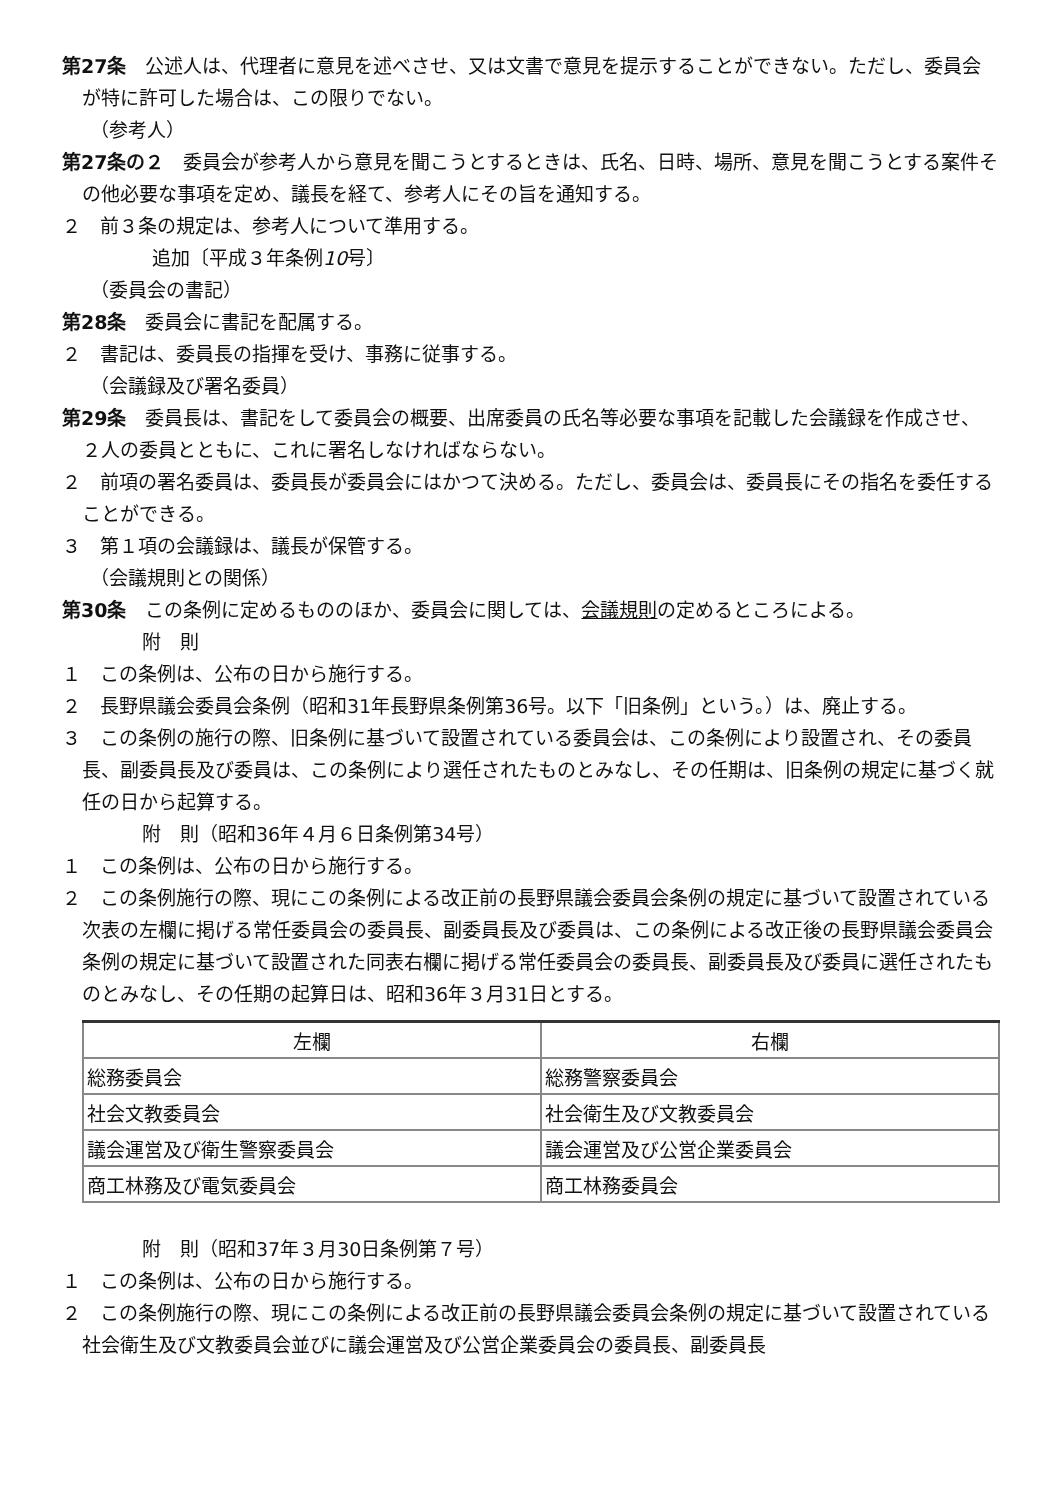第27条　公述人は、代理者に意見を述べさせ、又は文書で意見を提示することができない。ただし、委員会が特に許可した場合は、この限りでない。
（参考人）
第27条の２　委員会が参考人から意見を聞こうとするときは、氏名、日時、場所、意見を聞こうとする案件その他必要な事項を定め、議長を経て、参考人にその旨を通知する。
２　前３条の規定は、参考人について準用する。
追加〔平成３年条例10号〕
（委員会の書記）
第28条　委員会に書記を配属する。
２　書記は、委員長の指揮を受け、事務に従事する。
（会議録及び署名委員）
第29条　委員長は、書記をして委員会の概要、出席委員の氏名等必要な事項を記載した会議録を作成させ、２人の委員とともに、これに署名しなければならない。
２　前項の署名委員は、委員長が委員会にはかつて決める。ただし、委員会は、委員長にその指名を委任することができる。
３　第１項の会議録は、議長が保管する。
（会議規則との関係）
第30条　この条例に定めるもののほか、委員会に関しては、会議規則の定めるところによる。
附　則
１　この条例は、公布の日から施行する。
２　長野県議会委員会条例（昭和31年長野県条例第36号。以下「旧条例」という。）は、廃止する。
３　この条例の施行の際、旧条例に基づいて設置されている委員会は、この条例により設置され、その委員長、副委員長及び委員は、この条例により選任されたものとみなし、その任期は、旧条例の規定に基づく就任の日から起算する。
附　則（昭和36年４月６日条例第34号）
１　この条例は、公布の日から施行する。
２　この条例施行の際、現にこの条例による改正前の長野県議会委員会条例の規定に基づいて設置されている次表の左欄に掲げる常任委員会の委員長、副委員長及び委員は、この条例による改正後の長野県議会委員会条例の規定に基づいて設置された同表右欄に掲げる常任委員会の委員長、副委員長及び委員に選任されたものとみなし、その任期の起算日は、昭和36年３月31日とする。
| 左欄 | 右欄 |
| 総務委員会 | 総務警察委員会 |
| 社会文教委員会 | 社会衛生及び文教委員会 |
| 議会運営及び衛生警察委員会 | 議会運営及び公営企業委員会 |
| 商工林務及び電気委員会 | 商工林務委員会 |
附　則（昭和37年３月30日条例第７号）
１　この条例は、公布の日から施行する。
２　この条例施行の際、現にこの条例による改正前の長野県議会委員会条例の規定に基づいて設置されている社会衛生及び文教委員会並びに議会運営及び公営企業委員会の委員長、副委員長